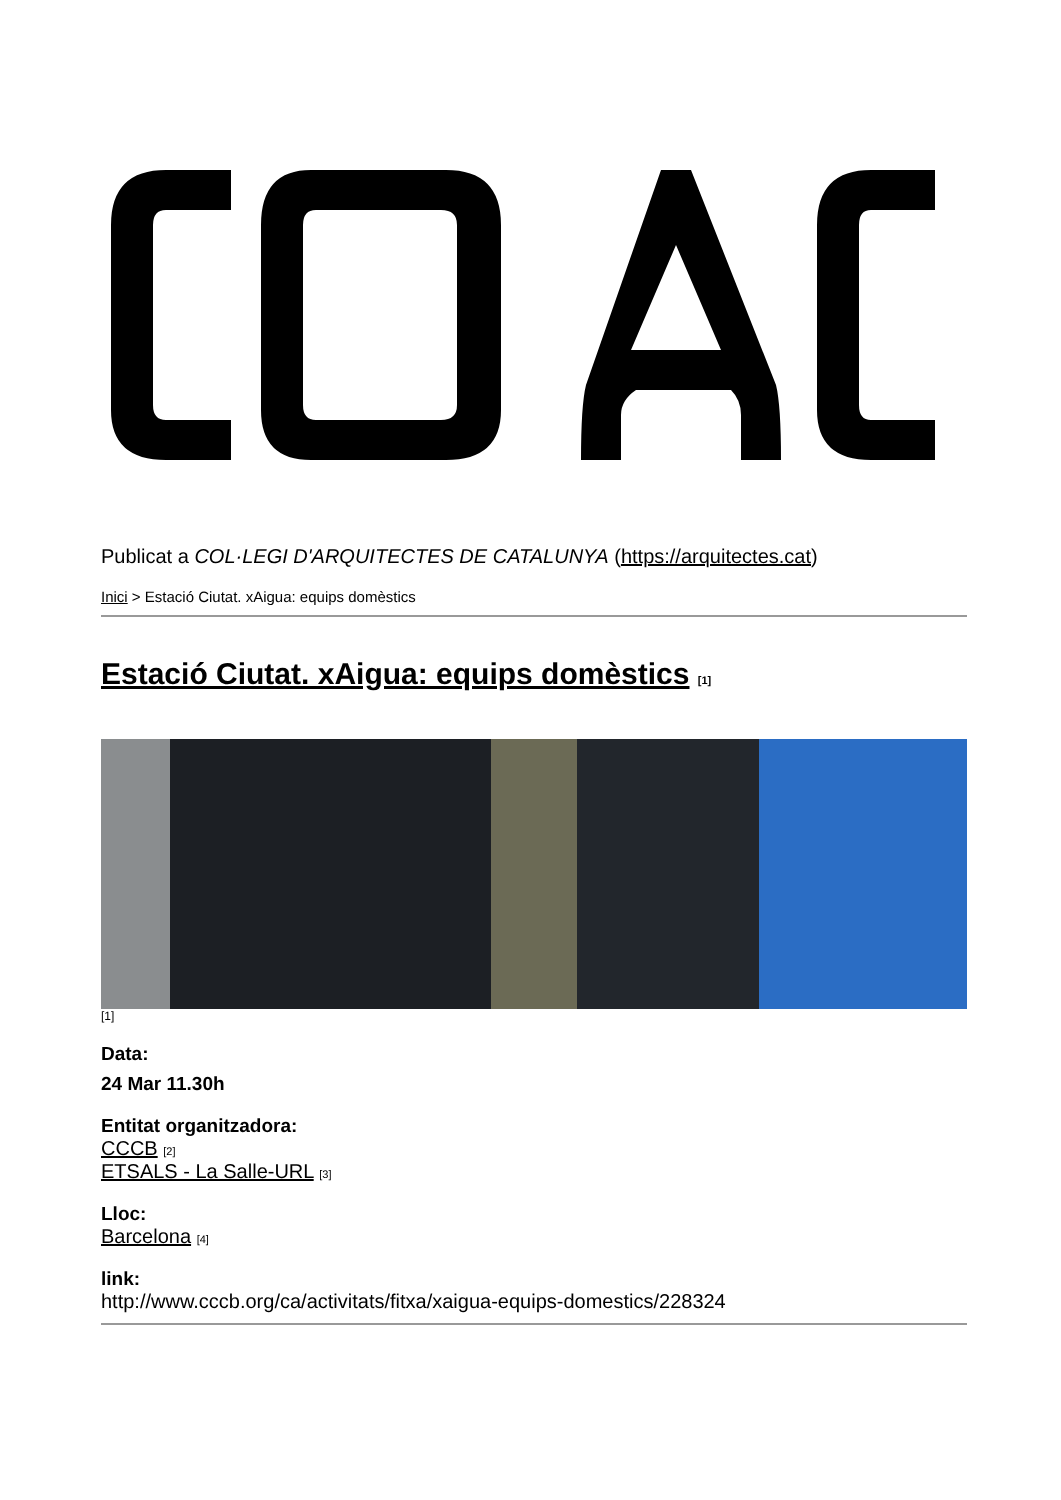Publicat a COL·LEGI D'ARQUITECTES DE CATALUNYA (https://arquitectes.cat)
Inici > Estació Ciutat. xAigua: equips domèstics
Estació Ciutat. xAigua: equips domèstics [1]
[1]
Data:
24 Mar 11.30h
Entitat organitzadora:
CCCB [2]
ETSALS - La Salle-URL [3]
Lloc:
Barcelona [4]
link:
http://www.cccb.org/ca/activitats/fitxa/xaigua-equips-domestics/228324